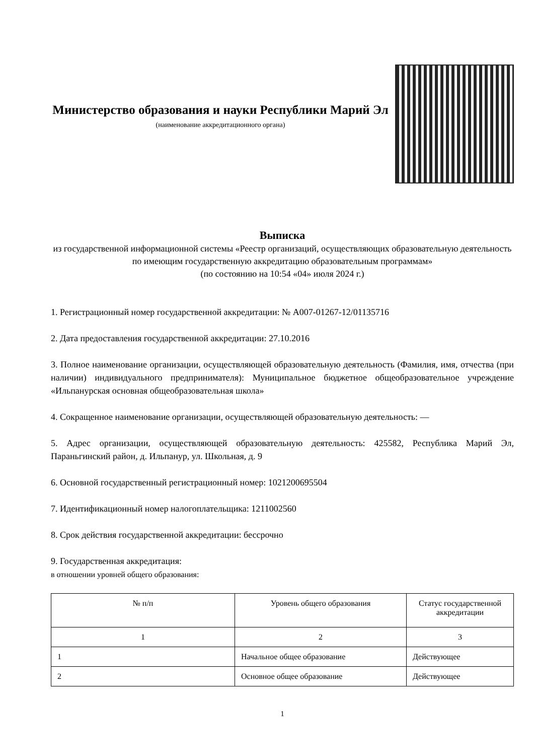Министерство образования и науки Республики Марий Эл
(наименование аккредитационного органа)
Выписка
из государственной информационной системы «Реестр организаций, осуществляющих образовательную деятельность по имеющим государственную аккредитацию образовательным программам»
(по состоянию на 10:54 «04» июля 2024 г.)
1. Регистрационный номер государственной аккредитации: № А007-01267-12/01135716
2. Дата предоставления государственной аккредитации: 27.10.2016
3. Полное наименование организации, осуществляющей образовательную деятельность (Фамилия, имя, отчества (при наличии) индивидуального предпринимателя): Муниципальное бюджетное общеобразовательное учреждение «Ильпанурская основная общеобразовательная школа»
4. Сокращенное наименование организации, осуществляющей образовательную деятельность: —
5. Адрес организации, осуществляющей образовательную деятельность: 425582, Республика Марий Эл, Параньгинский район, д. Ильпанур, ул. Школьная, д. 9
6. Основной государственный регистрационный номер: 1021200695504
7. Идентификационный номер налогоплательщика: 1211002560
8. Срок действия государственной аккредитации: бессрочно
9. Государственная аккредитация:
в отношении уровней общего образования:
| № п/п | Уровень общего образования | Статус государственной аккредитации |
| --- | --- | --- |
| 1 | 2 | 3 |
| 1 | Начальное общее образование | Действующее |
| 2 | Основное общее образование | Действующее |
1